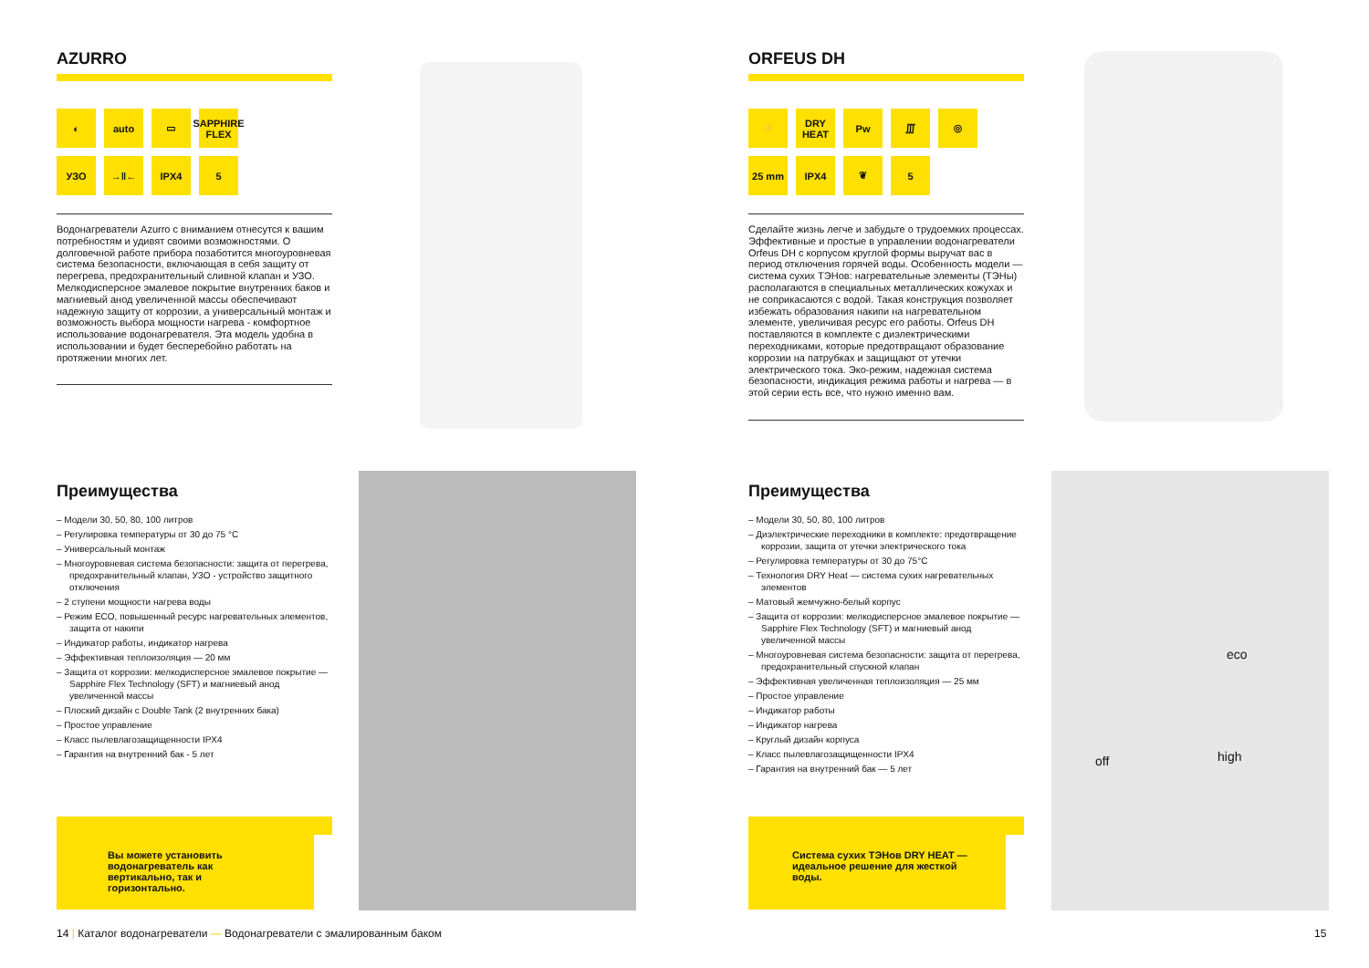AZURRO
◐
auto
▭
SAPPHIRE FLEX
УЗО
→‖←
IPX4
5
Водонагреватели Azurro с вниманием отнесутся к вашим потребностям и удивят своими возможностями. О долговечной работе прибора позаботится многоуровневая система безопасности, включающая в себя защиту от перегрева, предохранительный сливной клапан и УЗО. Мелкодисперсное эмалевое покрытие внутренних баков и магниевый анод увеличенной массы обеспечивают надежную защиту от коррозии, а универсальный монтаж и возможность выбора мощности нагрева - комфортное использование водонагревателя. Эта модель удобна в использовании и будет бесперебойно работать на протяжении многих лет.
Преимущества
– Модели 30, 50, 80, 100 литров
– Регулировка температуры от 30 до 75 °C
– Универсальный монтаж
– Многоуровневая система безопасности: защита от перегрева, предохранительный клапан, УЗО - устройство защитного отключения
– 2 ступени мощности нагрева воды
– Режим ECO, повышенный ресурс нагревательных элементов, защита от накипи
– Индикатор работы, индикатор нагрева
– Эффективная теплоизоляция — 20 мм
– Защита от коррозии: мелкодисперсное эмалевое покрытие — Sapphire Flex Technology (SFT) и магниевый анод увеличенной массы
– Плоский дизайн с Double Tank (2 внутренних бака)
– Простое управление
– Класс пылевлагозащищенности IPX4
– Гарантия на внутренний бак - 5 лет
Вы можете установить водонагреватель как вертикально, так и горизонтально.
ORFEUS DH
⚡
DRY HEAT
Pw
∭
◎
25 mm
IPX4
❦
5
Сделайте жизнь легче и забудьте о трудоемких процессах. Эффективные и простые в управлении водонагреватели Orfeus DH с корпусом круглой формы выручат вас в период отключения горячей воды. Особенность модели — система сухих ТЭНов: нагревательные элементы (ТЭНы) располагаются в специальных металлических кожухах и не соприкасаются с водой. Такая конструкция позволяет избежать образования накипи на нагревательном элементе, увеличивая ресурс его работы. Orfeus DH поставляются в комплекте с диэлектрическими переходниками, которые предотвращают образование коррозии на патрубках и защищают от утечки электрического тока. Эко-режим, надежная система безопасности, индикация режима работы и нагрева — в этой серии есть все, что нужно именно вам.
Преимущества
– Модели 30, 50, 80, 100 литров
– Диэлектрические переходники в комплекте: предотвращение коррозии, защита от утечки электрического тока
– Регулировка температуры от 30 до 75°C
– Технология DRY Heat — система сухих нагревательных элементов
– Матовый жемчужно-белый корпус
– Защита от коррозии: мелкодисперсное эмалевое покрытие — Sapphire Flex Technology (SFT) и магниевый анод увеличенной массы
– Многоуровневая система безопасности: защита от перегрева, предохранительный спускной клапан
– Эффективная увеличенная теплоизоляция — 25 мм
– Простое управление
– Индикатор работы
– Индикатор нагрева
– Круглый дизайн корпуса
– Класс пылевлагозащищенности IPX4
– Гарантия на внутренний бак — 5 лет
Система сухих ТЭНов DRY HEAT — идеальное решение для жесткой воды.
eco
off high
14 | Каталог водонагреватели — Водонагреватели с эмалированным баком
15